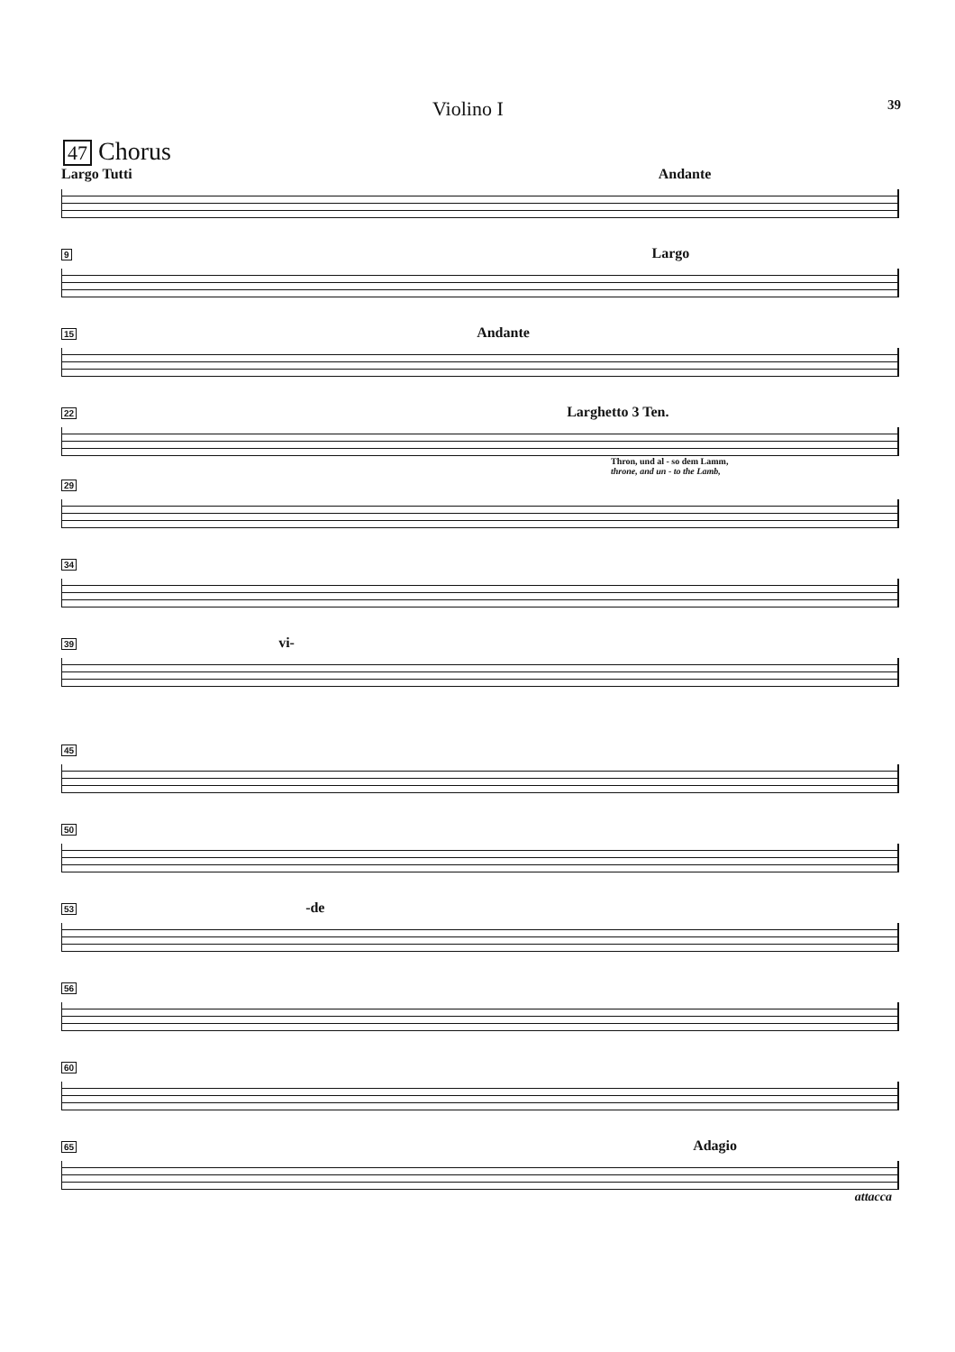Violino I 39
47 Chorus
Largo Tutti Andante
9 Largo
15 Andante
22 Larghetto 3 Ten.
Thron, und al - so dem Lamm,
throne, and un - to the Lamb,
29
34
39 vi-
45
50
53 -de
56
60
65 Adagio
attacca